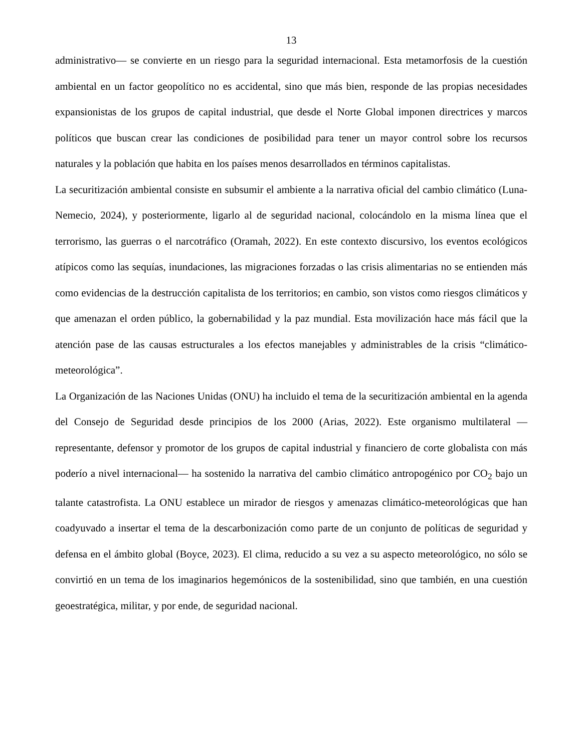13
administrativo— se convierte en un riesgo para la seguridad internacional. Esta metamorfosis de la cuestión ambiental en un factor geopolítico no es accidental, sino que más bien, responde de las propias necesidades expansionistas de los grupos de capital industrial, que desde el Norte Global imponen directrices y marcos políticos que buscan crear las condiciones de posibilidad para tener un mayor control sobre los recursos naturales y la población que habita en los países menos desarrollados en términos capitalistas.
La securitización ambiental consiste en subsumir el ambiente a la narrativa oficial del cambio climático (Luna-Nemecio, 2024), y posteriormente, ligarlo al de seguridad nacional, colocándolo en la misma línea que el terrorismo, las guerras o el narcotráfico (Oramah, 2022). En este contexto discursivo, los eventos ecológicos atípicos como las sequías, inundaciones, las migraciones forzadas o las crisis alimentarias no se entienden más como evidencias de la destrucción capitalista de los territorios; en cambio, son vistos como riesgos climáticos y que amenazan el orden público, la gobernabilidad y la paz mundial. Esta movilización hace más fácil que la atención pase de las causas estructurales a los efectos manejables y administrables de la crisis “climático-meteorológica”.
La Organización de las Naciones Unidas (ONU) ha incluido el tema de la securitización ambiental en la agenda del Consejo de Seguridad desde principios de los 2000 (Arias, 2022). Este organismo multilateral —representante, defensor y promotor de los grupos de capital industrial y financiero de corte globalista con más poderío a nivel internacional— ha sostenido la narrativa del cambio climático antropogénico por CO<sub>2</sub> bajo un talante catastrofista. La ONU establece un mirador de riesgos y amenazas climático-meteorológicas que han coadyuvado a insertar el tema de la descarbonización como parte de un conjunto de políticas de seguridad y defensa en el ámbito global (Boyce, 2023). El clima, reducido a su vez a su aspecto meteorológico, no sólo se convirtió en un tema de los imaginarios hegemónicos de la sostenibilidad, sino que también, en una cuestión geoestratégica, militar, y por ende, de seguridad nacional.